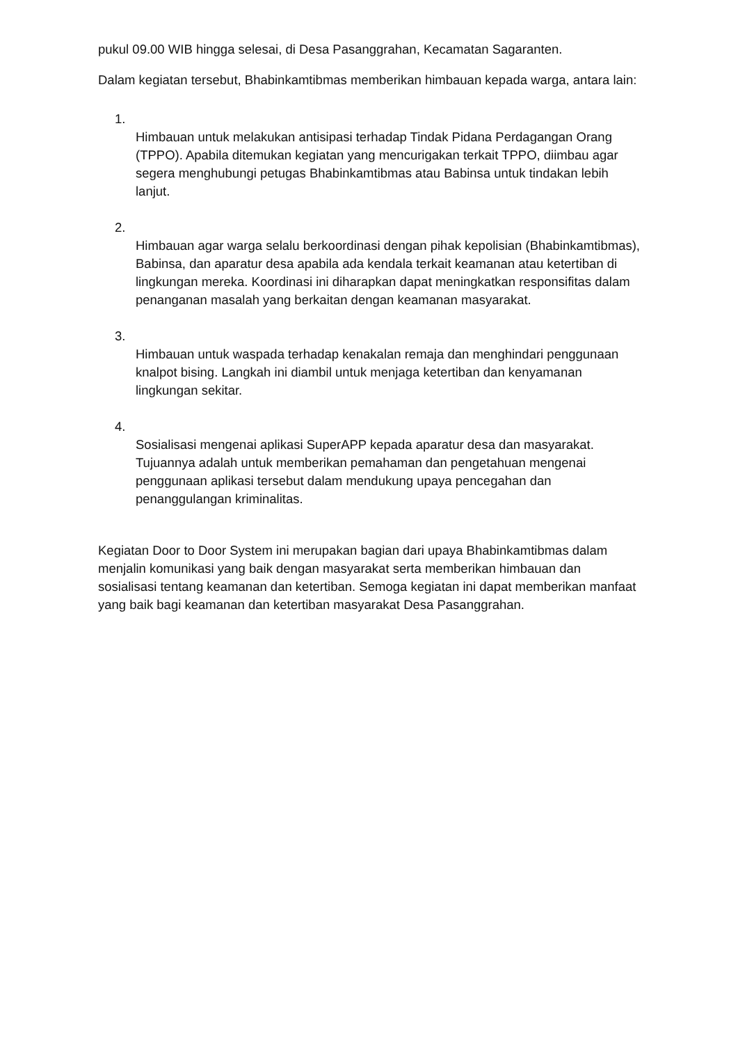pukul 09.00 WIB hingga selesai, di Desa Pasanggrahan, Kecamatan Sagaranten.
Dalam kegiatan tersebut, Bhabinkamtibmas memberikan himbauan kepada warga, antara lain:
1.
Himbauan untuk melakukan antisipasi terhadap Tindak Pidana Perdagangan Orang (TPPO). Apabila ditemukan kegiatan yang mencurigakan terkait TPPO, diimbau agar segera menghubungi petugas Bhabinkamtibmas atau Babinsa untuk tindakan lebih lanjut.
2.
Himbauan agar warga selalu berkoordinasi dengan pihak kepolisian (Bhabinkamtibmas), Babinsa, dan aparatur desa apabila ada kendala terkait keamanan atau ketertiban di lingkungan mereka. Koordinasi ini diharapkan dapat meningkatkan responsifitas dalam penanganan masalah yang berkaitan dengan keamanan masyarakat.
3.
Himbauan untuk waspada terhadap kenakalan remaja dan menghindari penggunaan knalpot bising. Langkah ini diambil untuk menjaga ketertiban dan kenyamanan lingkungan sekitar.
4.
Sosialisasi mengenai aplikasi SuperAPP kepada aparatur desa dan masyarakat. Tujuannya adalah untuk memberikan pemahaman dan pengetahuan mengenai penggunaan aplikasi tersebut dalam mendukung upaya pencegahan dan penanggulangan kriminalitas.
Kegiatan Door to Door System ini merupakan bagian dari upaya Bhabinkamtibmas dalam menjalin komunikasi yang baik dengan masyarakat serta memberikan himbauan dan sosialisasi tentang keamanan dan ketertiban. Semoga kegiatan ini dapat memberikan manfaat yang baik bagi keamanan dan ketertiban masyarakat Desa Pasanggrahan.